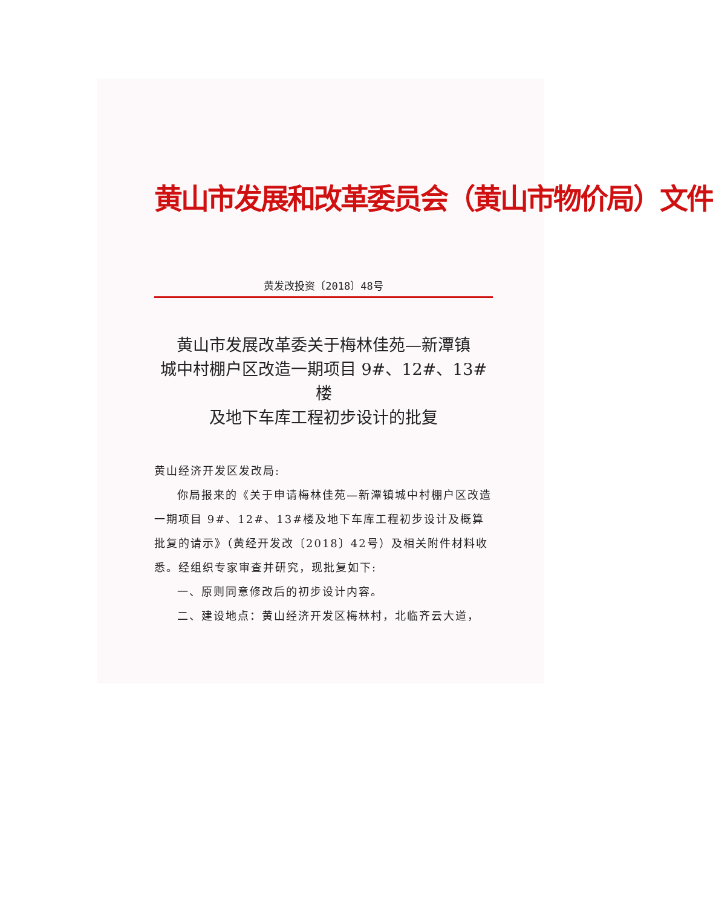黄山市发展和改革委员会（黄山市物价局）文件
黄发改投资〔2018〕48号
黄山市发展改革委关于梅林佳苑—新潭镇
城中村棚户区改造一期项目 9#、12#、13#楼
及地下车库工程初步设计的批复
黄山经济开发区发改局:
你局报来的《关于申请梅林佳苑—新潭镇城中村棚户区改造一期项目 9#、12#、13#楼及地下车库工程初步设计及概算批复的请示》（黄经开发改〔2018〕42号）及相关附件材料收悉。经组织专家审查并研究，现批复如下:
一、原则同意修改后的初步设计内容。
二、建设地点：黄山经济开发区梅林村，北临齐云大道，